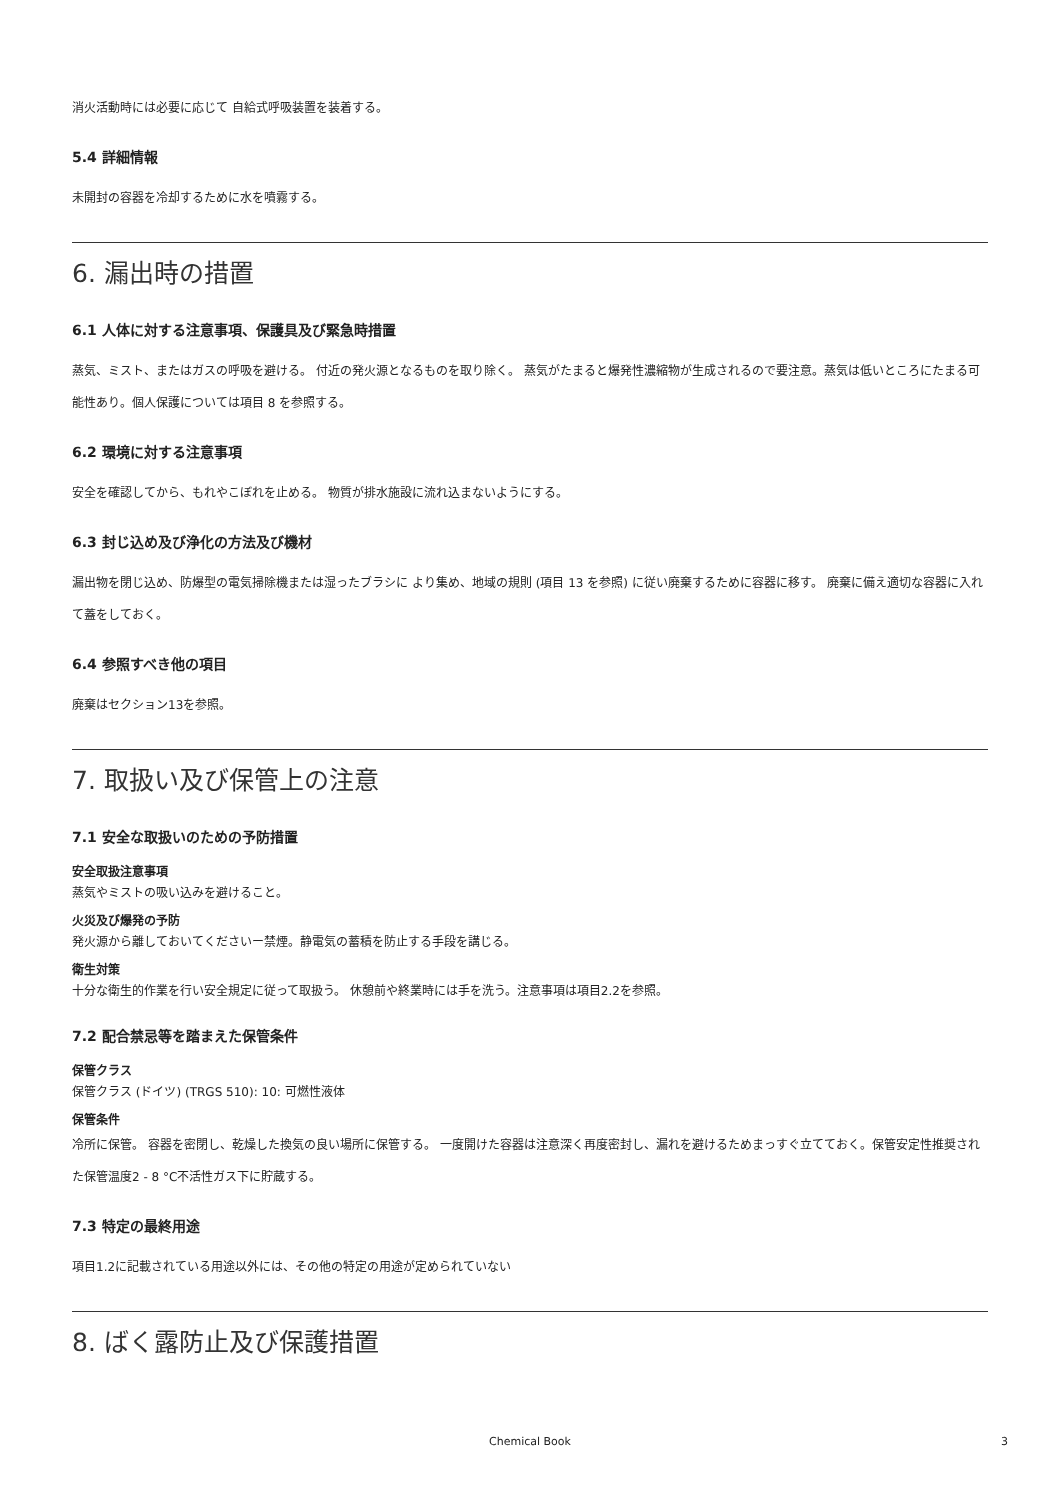消火活動時には必要に応じて 自給式呼吸装置を装着する。
5.4 詳細情報
未開封の容器を冷却するために水を噴霧する。
6. 漏出時の措置
6.1 人体に対する注意事項、保護具及び緊急時措置
蒸気、ミスト、またはガスの呼吸を避ける。 付近の発火源となるものを取り除く。 蒸気がたまると爆発性濃縮物が生成されるので要注意。蒸気は低いところにたまる可能性あり。個人保護については項目 8 を参照する。
6.2 環境に対する注意事項
安全を確認してから、もれやこぼれを止める。 物質が排水施設に流れ込まないようにする。
6.3 封じ込め及び浄化の方法及び機材
漏出物を閉じ込め、防爆型の電気掃除機または湿ったブラシに より集め、地域の規則 (項目 13 を参照) に従い廃棄するために容器に移す。 廃棄に備え適切な容器に入れて蓋をしておく。
6.4 参照すべき他の項目
廃棄はセクション13を参照。
7. 取扱い及び保管上の注意
7.1 安全な取扱いのための予防措置
安全取扱注意事項
蒸気やミストの吸い込みを避けること。
火災及び爆発の予防
発火源から離しておいてくださいー禁煙。静電気の蓄積を防止する手段を講じる。
衛生対策
十分な衛生的作業を行い安全規定に従って取扱う。 休憩前や終業時には手を洗う。注意事項は項目2.2を参照。
7.2 配合禁忌等を踏まえた保管条件
保管クラス
保管クラス (ドイツ) (TRGS 510): 10: 可燃性液体
保管条件
冷所に保管。 容器を密閉し、乾燥した換気の良い場所に保管する。 一度開けた容器は注意深く再度密封し、漏れを避けるためまっすぐ立てておく。保管安定性推奨された保管温度2 - 8 °C不活性ガス下に貯蔵する。
7.3 特定の最終用途
項目1.2に記載されている用途以外には、その他の特定の用途が定められていない
8. ばく露防止及び保護措置
Chemical Book
3